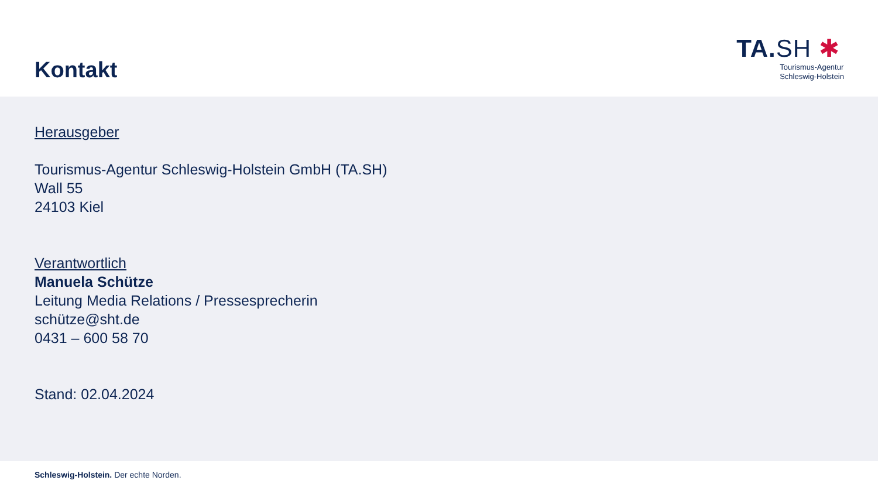Kontakt
TA.SH ✱
Tourismus-Agentur
Schleswig-Holstein
Herausgeber
Tourismus-Agentur Schleswig-Holstein GmbH (TA.SH)
Wall 55
24103 Kiel
Verantwortlich
Manuela Schütze
Leitung Media Relations / Pressesprecherin
schütze@sht.de
0431 – 600 58 70
Stand: 02.04.2024
Schleswig-Holstein. Der echte Norden.